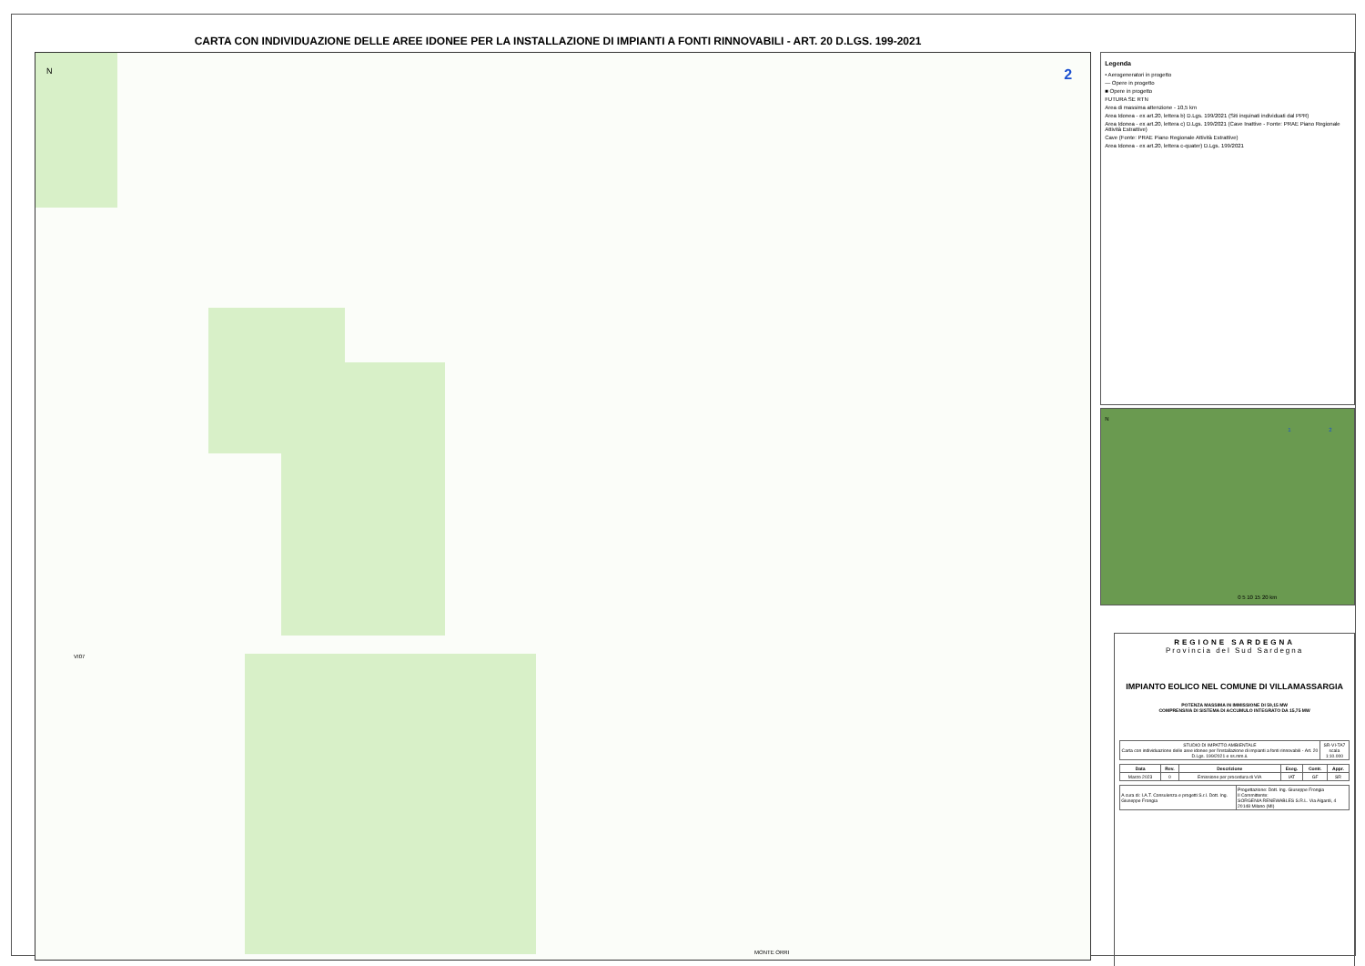CARTA CON INDIVIDUAZIONE DELLE AREE IDONEE PER LA INSTALLAZIONE DI IMPIANTI A FONTI RINNOVABILI - ART. 20 D.LGS. 199-2021
N 2
VI07
MONTE ORRI
Legenda
• Aerogeneratori in progetto
— Opere in progetto
■ Opere in progetto
FUTURA SE RTN
Area di massima attenzione - 10,5 km
Area Idonea - ex art.20, lettera b) D.Lgs. 199/2021 (Siti inquinati individuati dal PPR)
Area Idonea - ex art.20, lettera c) D.Lgs. 199/2021 (Cave Inattive - Fonte: PRAE Piano Regionale Attività Estrattive)
Cave (Fonte: PRAE Piano Regionale Attività Estrattive)
Area Idonea - ex art.20, lettera c-quater) D.Lgs. 199/2021
N
1 2
0 5 10 15 20 km
REGIONE SARDEGNA
Provincia del Sud Sardegna
IMPIANTO EOLICO NEL COMUNE DI VILLAMASSARGIA
POTENZA MASSIMA IN IMMISSIONE DI 59,15 MW
COMPRENSIVA DI SISTEMA DI ACCUMULO INTEGRATO DA 15,75 MW
| STUDIO DI IMPATTO AMBIENTALE Carta con individuazione delle aree idonee per l'installazione di impianti a fonti rinnovabili - Art. 20 D.Lgs. 199/2021 e ss.mm.ii. | SR-VI-TA7 scala 1:10.000 |
| Data | Rev. | Descrizione | Eseg. | Contr. | Appr. |
| --- | --- | --- | --- | --- | --- |
| Marzo 2023 | 0 | Emissione per procedura di VIA | IAT | GF | SR |
| A cura di: I.A.T. Consulenza e progetti S.r.l. Dott. Ing. Giuseppe Frongia | Progettazione: Dott. Ing. Giuseppe Frongia Il Committente: SORGENIA RENEWABLES S.R.L. Via Algardi, 4 20148 Milano (MI) |